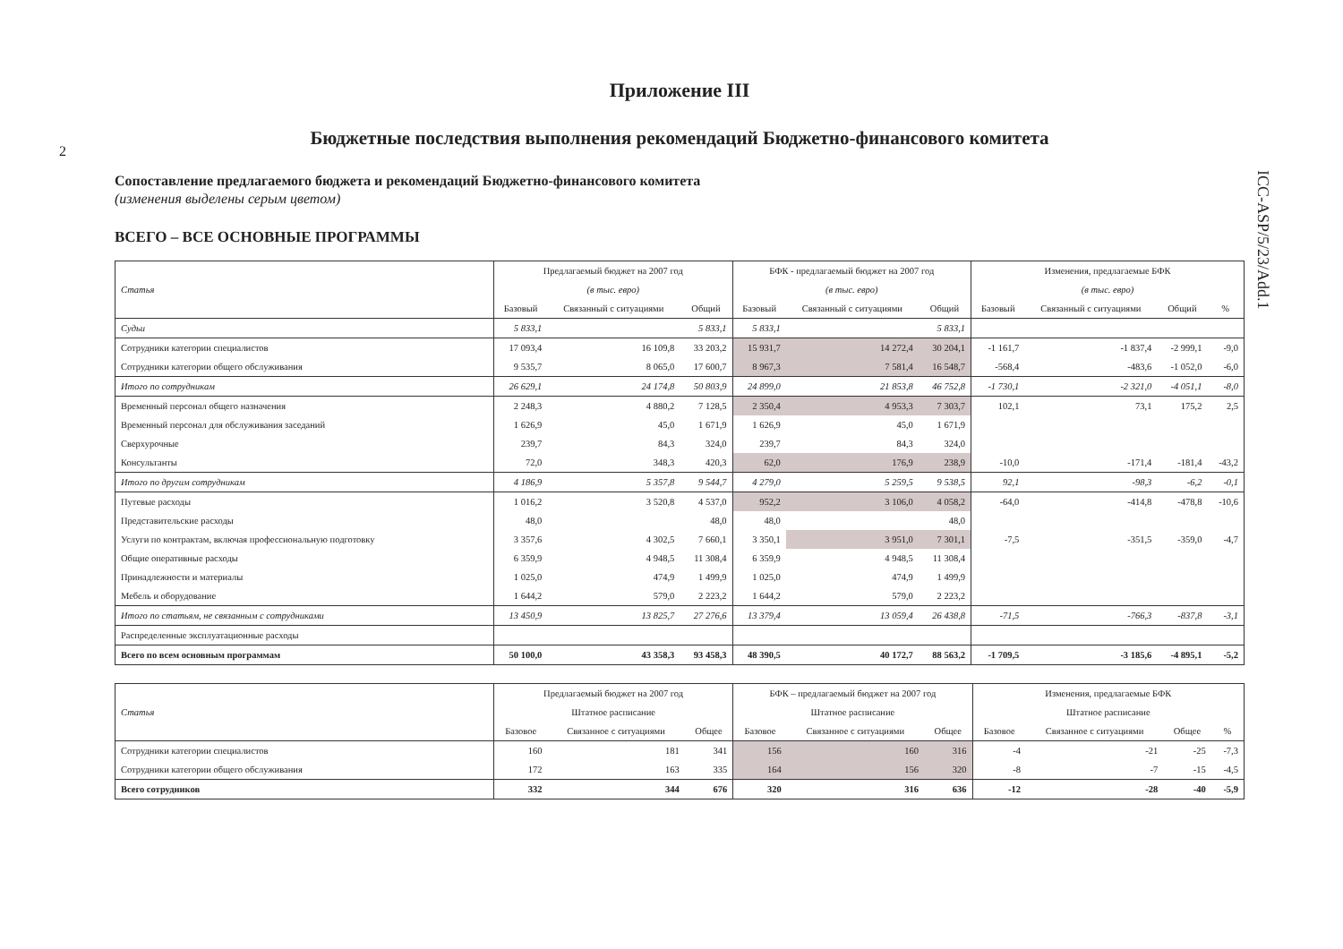2
ICC-ASP/5/23/Add.1
Приложение III
Бюджетные последствия выполнения рекомендаций Бюджетно-финансового комитета
Сопоставление предлагаемого бюджета и рекомендаций Бюджетно-финансового комитета
(изменения выделены серым цветом)
ВСЕГО – ВСЕ ОСНОВНЫЕ ПРОГРАММЫ
| Статья | Предлагаемый бюджет на 2007 год | | | БФК - предлагаемый бюджет на 2007 год | | | Изменения, предлагаемые БФК | | | |
| --- | --- | --- | --- | --- | --- | --- | --- | --- | --- | --- |
| | (в тыс. евро) | | | (в тыс. евро) | | | (в тыс. евро) | | | |
| | Базовый | Связанный с ситуациями | Общий | Базовый | Связанный с ситуациями | Общий | Базовый | Связанный с ситуациями | Общий | % |
| Судьи | 5 833,1 | | 5 833,1 | 5 833,1 | | 5 833,1 | | | | |
| Сотрудники категории специалистов | 17 093,4 | 16 109,8 | 33 203,2 | 15 931,7 | 14 272,4 | 30 204,1 | -1 161,7 | -1 837,4 | -2 999,1 | -9,0 |
| Сотрудники категории общего обслуживания | 9 535,7 | 8 065,0 | 17 600,7 | 8 967,3 | 7 581,4 | 16 548,7 | -568,4 | -483,6 | -1 052,0 | -6,0 |
| Итого по сотрудникам | 26 629,1 | 24 174,8 | 50 803,9 | 24 899,0 | 21 853,8 | 46 752,8 | -1 730,1 | -2 321,0 | -4 051,1 | -8,0 |
| Временный персонал общего назначения | 2 248,3 | 4 880,2 | 7 128,5 | 2 350,4 | 4 953,3 | 7 303,7 | 102,1 | 73,1 | 175,2 | 2,5 |
| Временный персонал для обслуживания заседаний | 1 626,9 | 45,0 | 1 671,9 | 1 626,9 | 45,0 | 1 671,9 | | | | |
| Сверхурочные | 239,7 | 84,3 | 324,0 | 239,7 | 84,3 | 324,0 | | | | |
| Консультанты | 72,0 | 348,3 | 420,3 | 62,0 | 176,9 | 238,9 | -10,0 | -171,4 | -181,4 | -43,2 |
| Итого по другим сотрудникам | 4 186,9 | 5 357,8 | 9 544,7 | 4 279,0 | 5 259,5 | 9 538,5 | 92,1 | -98,3 | -6,2 | -0,1 |
| Путевые расходы | 1 016,2 | 3 520,8 | 4 537,0 | 952,2 | 3 106,0 | 4 058,2 | -64,0 | -414,8 | -478,8 | -10,6 |
| Представительские расходы | 48,0 | | 48,0 | 48,0 | | 48,0 | | | | |
| Услуги по контрактам, включая профессиональную подготовку | 3 357,6 | 4 302,5 | 7 660,1 | 3 350,1 | 3 951,0 | 7 301,1 | -7,5 | -351,5 | -359,0 | -4,7 |
| Общие оперативные расходы | 6 359,9 | 4 948,5 | 11 308,4 | 6 359,9 | 4 948,5 | 11 308,4 | | | | |
| Принадлежности и материалы | 1 025,0 | 474,9 | 1 499,9 | 1 025,0 | 474,9 | 1 499,9 | | | | |
| Мебель и оборудование | 1 644,2 | 579,0 | 2 223,2 | 1 644,2 | 579,0 | 2 223,2 | | | | |
| Итого по статьям, не связанным с сотрудниками | 13 450,9 | 13 825,7 | 27 276,6 | 13 379,4 | 13 059,4 | 26 438,8 | -71,5 | -766,3 | -837,8 | -3,1 |
| Распределенные эксплуатационные расходы | | | | | | | | | | |
| Всего по всем основным программам | 50 100,0 | 43 358,3 | 93 458,3 | 48 390,5 | 40 172,7 | 88 563,2 | -1 709,5 | -3 185,6 | -4 895,1 | -5,2 |
| Статья | Предлагаемый бюджет на 2007 год | | | БФК – предлагаемый бюджет на 2007 год | | | Изменения, предлагаемые БФК | | | |
| --- | --- | --- | --- | --- | --- | --- | --- | --- | --- | --- |
| | Штатное расписание | | | Штатное расписание | | | Штатное расписание | | | |
| | Базовое | Связанное с ситуациями | Общее | Базовое | Связанное с ситуациями | Общее | Базовое | Связанное с ситуациями | Общее | % |
| Сотрудники категории специалистов | 160 | 181 | 341 | 156 | 160 | 316 | -4 | -21 | -25 | -7,3 |
| Сотрудники категории общего обслуживания | 172 | 163 | 335 | 164 | 156 | 320 | -8 | -7 | -15 | -4,5 |
| Всего сотрудников | 332 | 344 | 676 | 320 | 316 | 636 | -12 | -28 | -40 | -5,9 |